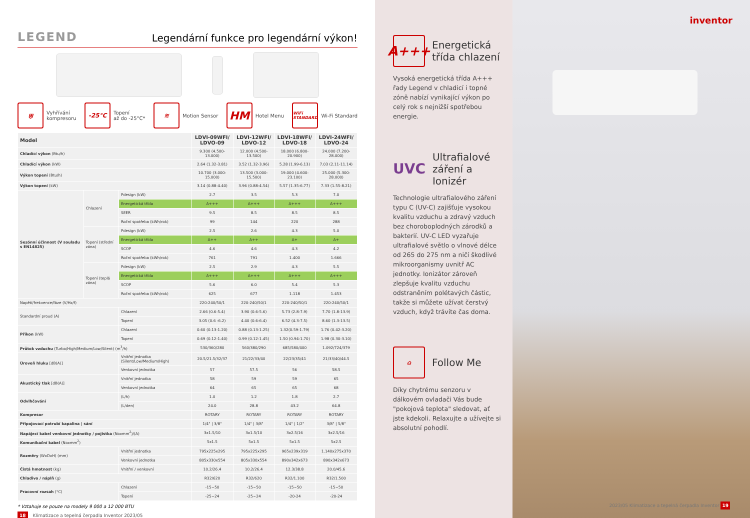LEGEND
Legendární funkce pro legendární výkon!
⛨ Vyhřívání
kompresoru -25°C Topení
až do -25°C* ≋ Motion Sensor HM Hotel Menu WiFi
STANDARD Wi-Fi Standard
| Model | | | LDVI-09WFI/ LDVO-09 | LDVI-12WFI/ LDVO-12 | LDVI-18WFI/ LDVO-18 | LDVI-24WFI/ LDVO-24 |
| --- | --- | --- | --- | --- | --- | --- |
| Chladící výkon (Btu/h) | | | 9.300 (4.500-13.000) | 12.000 (4.500-13.500) | 18.000 (6.800-20.900) | 24.000 (7.200-28.000) |
| Chladící výkon (kW) | | | 2.64 (1.32-3.81) | 3.52 (1.32-3.96) | 5.28 (1.99-6.13) | 7.03 (2.11-11.14) |
| Výkon topení (Btu/h) | | | 10.700 (3.000-15.000) | 13.500 (3.000-15.500) | 19.000 (4.600-23.100) | 25.000 (5.300-28.000) |
| Výkon topení (kW) | | | 3.14 (0.88-4.40) | 3.96 (0.88-4.54) | 5.57 (1.35-6.77) | 7.33 (1.55-8.21) |
| Sezónní účinnost (V souladu s EN14825) | Chlazení | Pdesign (kW) | 2.7 | 3.5 | 5.3 | 7.0 |
| | | Energetická třída | A+++ | A+++ | A+++ | A+++ |
| | | SEER | 9.5 | 8.5 | 8.5 | 8.5 |
| | | Roční spotřeba (kWh/rok) | 99 | 144 | 220 | 288 |
| | Topení (střední zóna) | Pdesign (kW) | 2.5 | 2.6 | 4.3 | 5.0 |
| | | Energetická třída | A++ | A++ | A+ | A+ |
| | | SCOP | 4.6 | 4.6 | 4.3 | 4.2 |
| | | Roční spotřeba (kWh/rok) | 761 | 791 | 1.400 | 1.666 |
| | Topení (teplá zóna) | Pdesign (kW) | 2.5 | 2.9 | 4.3 | 5.5 |
| | | Energetická třída | A+++ | A+++ | A+++ | A+++ |
| | | SCOP | 5.6 | 6.0 | 5.4 | 5.3 |
| | | Roční spotřeba (kWh/rok) | 625 | 677 | 1.118 | 1.453 |
| Napětí/frekvence/fáze (V/Hz/f) | | | 220-240/50/1 | 220-240/50/1 | 220-240/50/1 | 220-240/50/1 |
| Standardní proud (A) | | Chlazení | 2.66 (0.6-5.4) | 3.90 (0.6-5.6) | 5.73 (2.8-7.9) | 7.70 (1.8-13.9) |
| | | Topení | 3.05 (0.6 -6.2) | 4.40 (0.6-6.4) | 6.52 (4.3-7.5) | 8.60 (1.3-13.5) |
| Příkon (kW) | | Chlazení | 0.60 (0.13-1.20) | 0.88 (0.13-1.25) | 1.32(0.59-1.79) | 1.76 (0.42-3.20) |
| | | Topení | 0.69 (0.12-1.40) | 0.99 (0.12-1.45) | 1.50 (0.94-1.70) | 1.98 (0.30-3.10) |
| Průtok vzduchu (Turbo/High/Medium/Low/Silent) (m<sup>3</sup>/h) | | | 530/360/280 | 560/380/290 | 685/580/400 | 1.092/724/379 |
| Úroveň hluku [dB(A)] | | Vnitřní jednotka (Silent/Low/Medium/High) | 20.5/21.5/32/37 | 21/22/33/40 | 22/23/35/41 | 21/33/40/44.5 |
| | | Venkovní jednotka | 57 | 57.5 | 56 | 58.5 |
| Akustický tlak [dB(A)] | | Vnitřní jednotka | 58 | 59 | 59 | 65 |
| | | Venkovní jednotka | 64 | 65 | 65 | 68 |
| Odvlhčování | | (L/h) | 1.0 | 1.2 | 1.8 | 2.7 |
| | | (L/den) | 24.0 | 28.8 | 43.2 | 64.8 |
| Kompresor | | | ROTARY | ROTARY | ROTARY | ROTARY |
| Připojovací potrubí kapalina / sání | | | 1/4" / 3/8" | 1/4" / 3/8" | 1/4" / 1/2" | 3/8" / 5/8" |
| Napájecí kabel venkovní jednotky / pojistka (Noxmm<sup>2</sup>)/(A) | | | 3x1.5/10 | 3x1.5/10 | 3x2.5/16 | 3x2.5/16 |
| Komunikační kabel (Noxmm<sup>2</sup>) | | | 5x1.5 | 5x1.5 | 5x1.5 | 5x2.5 |
| Rozměry (WxDxH) (mm) | | Vnitřní jednotka | 795x225x295 | 795x225x295 | 965x239x319 | 1.140x275x370 |
| | | Venkovní jednotka | 805x330x554 | 805x330x554 | 890x342x673 | 890x342x673 |
| Čistá hmotnost (kg) | | Vnitřní / venkovní | 10.2/26.4 | 10.2/26.4 | 12.3/38.8 | 20.0/45.6 |
| Chladivo / náplň (g) | | | R32/620 | R32/620 | R32/1.100 | R32/1.500 |
| Pracovní rozsah (°C) | | Chlazení | -15~50 | -15~50 | -15~50 | -15~50 |
| | | Topení | -25~24 | -25~24 | -20-24 | -20-24 |
* Vztahuje se pouze na modely 9 000 a 12 000 BTU
18 Klimatizace a tepelná čerpadla Inventor 2023/05
A+++
Energetická
třída chlazení
Vysoká energetická třída A+++ řady Legend v chladicí i topné zóně nabízí vynikající výkon po celý rok s nejnižší spotřebou energie.
UVC
Ultrafialové
záření a Ionizér
Technologie ultrafialového záření typu C (UV-C) zajišťuje vysokou kvalitu vzduchu a zdravý vzduch bez choroboplodných zárodků a bakterií. UV-C LED vyzařuje ultrafialové světlo o vlnové délce od 265 do 275 nm a ničí škodlivé mikroorganismy uvnitř AC jednotky. Ionizátor zároveň zlepšuje kvalitu vzduchu odstraněním polétavých částic, takže si můžete užívat čerstvý vzduch, když trávíte čas doma.
⌂
Follow Me
Díky chytrému senzoru v dálkovém ovladači Vás bude "pokojová teplota" sledovat, ať jste kdekoli. Relaxujte a užívejte si absolutní pohodlí.
inventor
2023/05 Klimatizace a tepelná čerpadla Inventor 19